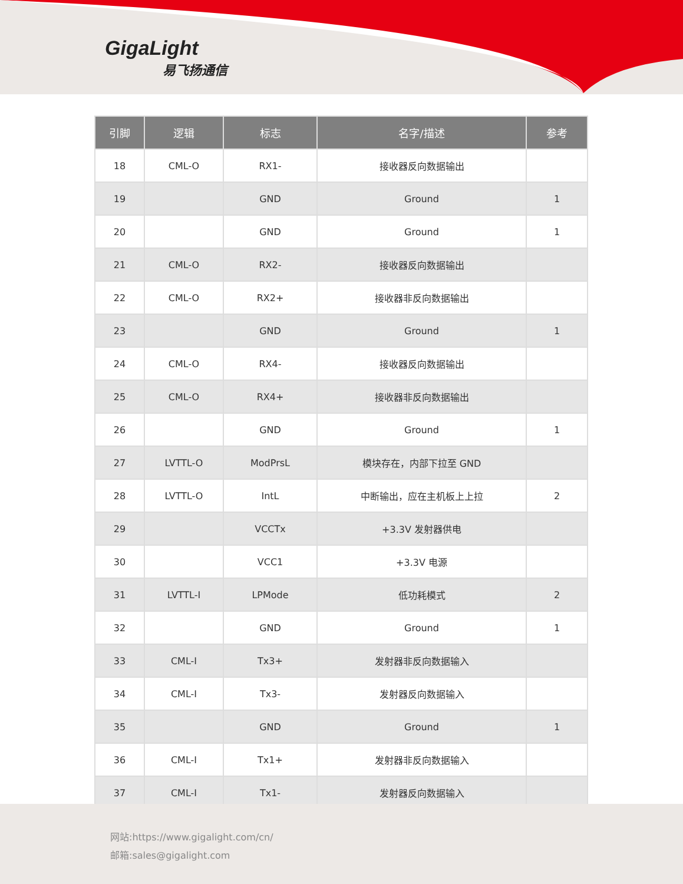GigaLight
易飞扬通信
| 引脚 | 逻辑 | 标志 | 名字/描述 | 参考 |
| --- | --- | --- | --- | --- |
| 18 | CML-O | RX1- | 接收器反向数据输出 | |
| 19 | | GND | Ground | 1 |
| 20 | | GND | Ground | 1 |
| 21 | CML-O | RX2- | 接收器反向数据输出 | |
| 22 | CML-O | RX2+ | 接收器非反向数据输出 | |
| 23 | | GND | Ground | 1 |
| 24 | CML-O | RX4- | 接收器反向数据输出 | |
| 25 | CML-O | RX4+ | 接收器非反向数据输出 | |
| 26 | | GND | Ground | 1 |
| 27 | LVTTL-O | ModPrsL | 模块存在，内部下拉至 GND | |
| 28 | LVTTL-O | IntL | 中断输出，应在主机板上上拉 | 2 |
| 29 | | VCCTx | +3.3V 发射器供电 | |
| 30 | | VCC1 | +3.3V 电源 | |
| 31 | LVTTL-I | LPMode | 低功耗模式 | 2 |
| 32 | | GND | Ground | 1 |
| 33 | CML-I | Tx3+ | 发射器非反向数据输入 | |
| 34 | CML-I | Tx3- | 发射器反向数据输入 | |
| 35 | | GND | Ground | 1 |
| 36 | CML-I | Tx1+ | 发射器非反向数据输入 | |
| 37 | CML-I | Tx1- | 发射器反向数据输入 | |
网站:https://www.gigalight.com/cn/
邮箱:sales@gigalight.com